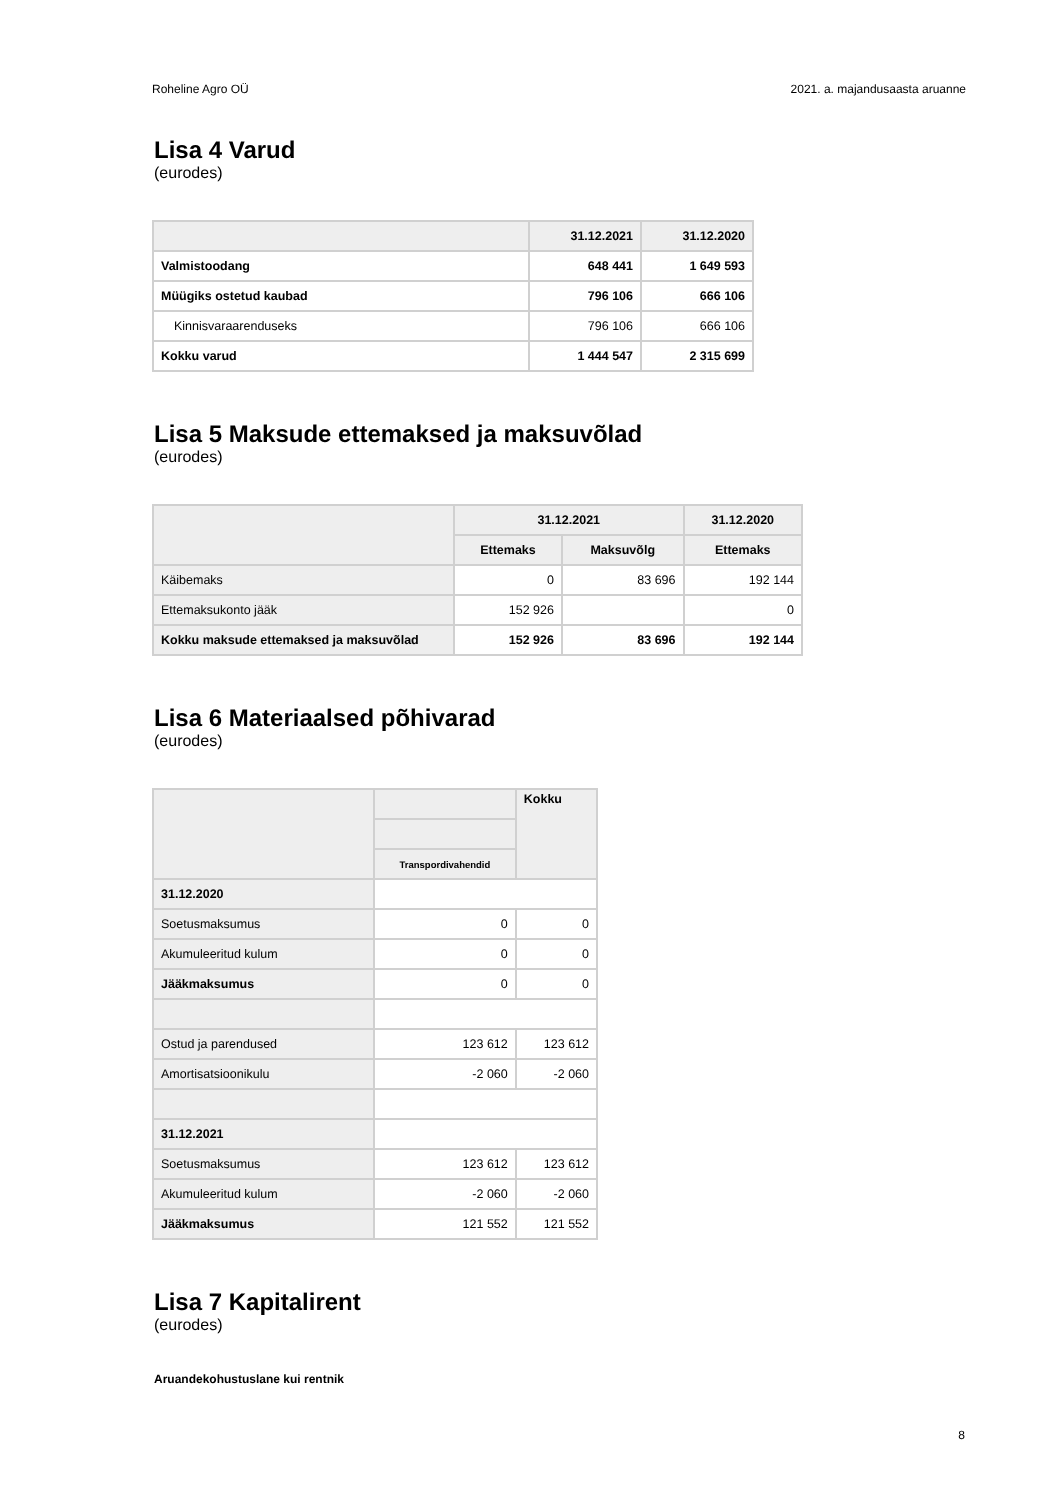Roheline Agro OÜ 2021. a. majandusaasta aruanne
Lisa 4 Varud
(eurodes)
| | 31.12.2021 | 31.12.2020 |
| --- | --- | --- |
| Valmistoodang | 648 441 | 1 649 593 |
| Müügiks ostetud kaubad | 796 106 | 666 106 |
| Kinnisvaraarenduseks | 796 106 | 666 106 |
| Kokku varud | 1 444 547 | 2 315 699 |
Lisa 5 Maksude ettemaksed ja maksuvõlad
(eurodes)
| | 31.12.2021 | | 31.12.2020 |
| --- | --- | --- | --- |
| | Ettemaks | Maksuvõlg | Ettemaks |
| Käibemaks | 0 | 83 696 | 192 144 |
| Ettemaksukonto jääk | 152 926 | | 0 |
| Kokku maksude ettemaksed ja maksuvõlad | 152 926 | 83 696 | 192 144 |
Lisa 6 Materiaalsed põhivarad
(eurodes)
| | | Kokku |
| --- | --- | --- |
| | Transpordivahendid | |
| 31.12.2020 | | |
| Soetusmaksumus | 0 | 0 |
| Akumuleeritud kulum | 0 | 0 |
| Jääkmaksumus | 0 | 0 |
| Ostud ja parendused | 123 612 | 123 612 |
| Amortisatsioonikulu | -2 060 | -2 060 |
| 31.12.2021 | | |
| Soetusmaksumus | 123 612 | 123 612 |
| Akumuleeritud kulum | -2 060 | -2 060 |
| Jääkmaksumus | 121 552 | 121 552 |
Lisa 7 Kapitalirent
(eurodes)
Aruandekohustuslane kui rentnik
8